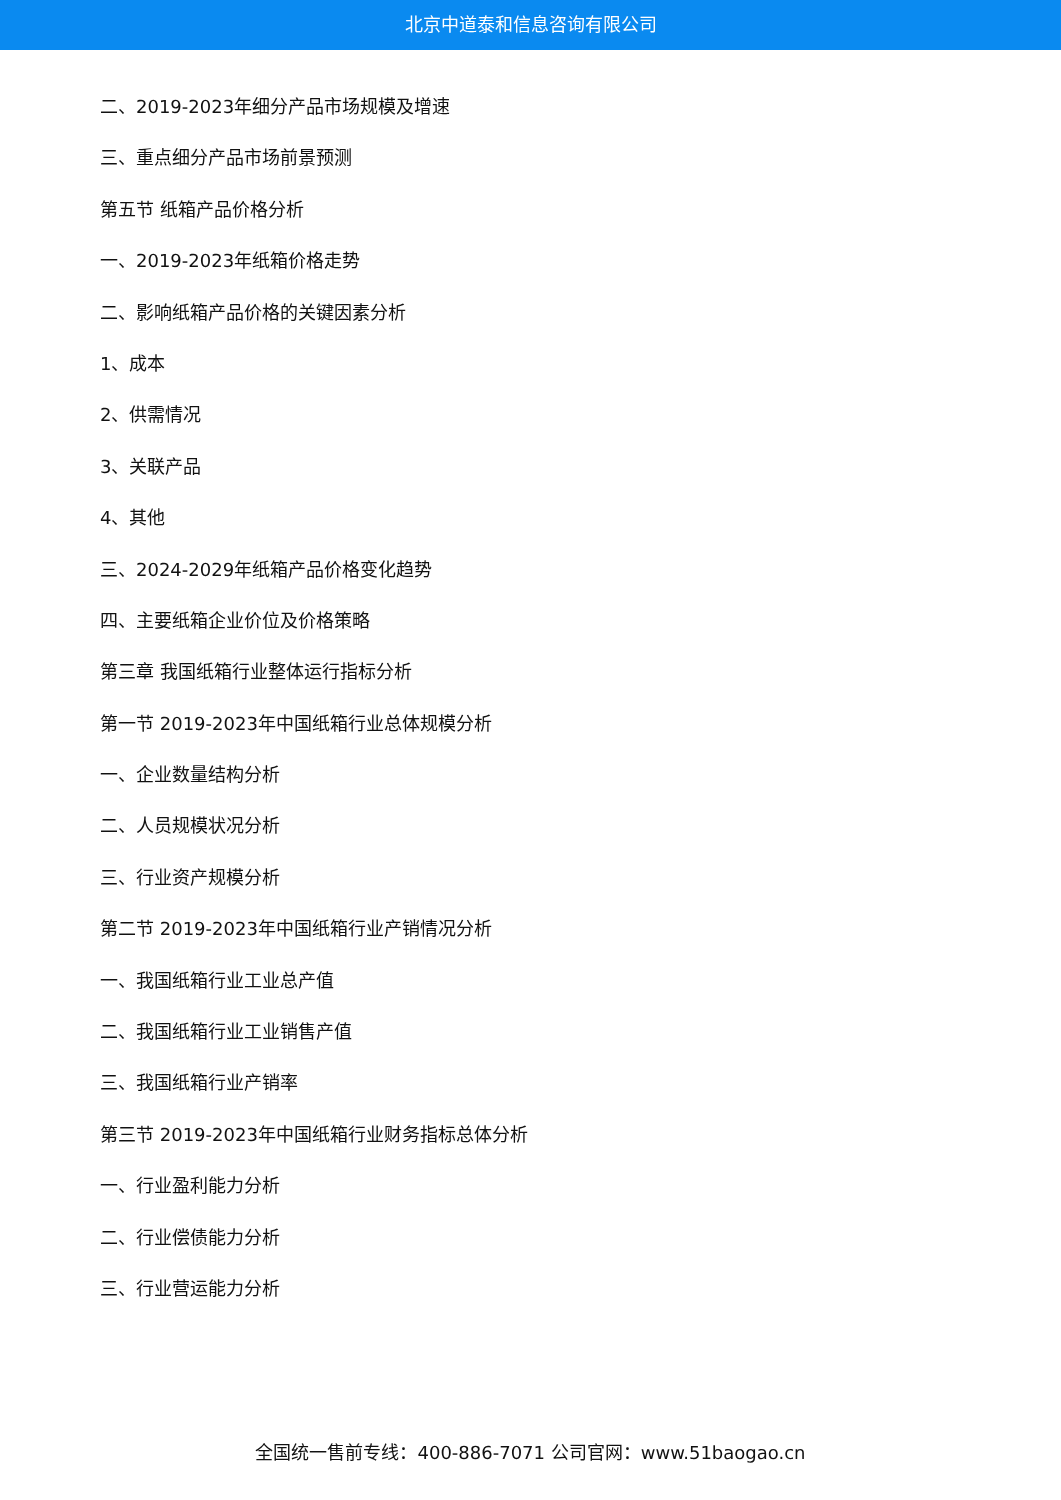北京中道泰和信息咨询有限公司
二、2019-2023年细分产品市场规模及增速
三、重点细分产品市场前景预测
第五节 纸箱产品价格分析
一、2019-2023年纸箱价格走势
二、影响纸箱产品价格的关键因素分析
1、成本
2、供需情况
3、关联产品
4、其他
三、2024-2029年纸箱产品价格变化趋势
四、主要纸箱企业价位及价格策略
第三章 我国纸箱行业整体运行指标分析
第一节 2019-2023年中国纸箱行业总体规模分析
一、企业数量结构分析
二、人员规模状况分析
三、行业资产规模分析
第二节 2019-2023年中国纸箱行业产销情况分析
一、我国纸箱行业工业总产值
二、我国纸箱行业工业销售产值
三、我国纸箱行业产销率
第三节 2019-2023年中国纸箱行业财务指标总体分析
一、行业盈利能力分析
二、行业偿债能力分析
三、行业营运能力分析
全国统一售前专线：400-886-7071 公司官网：www.51baogao.cn